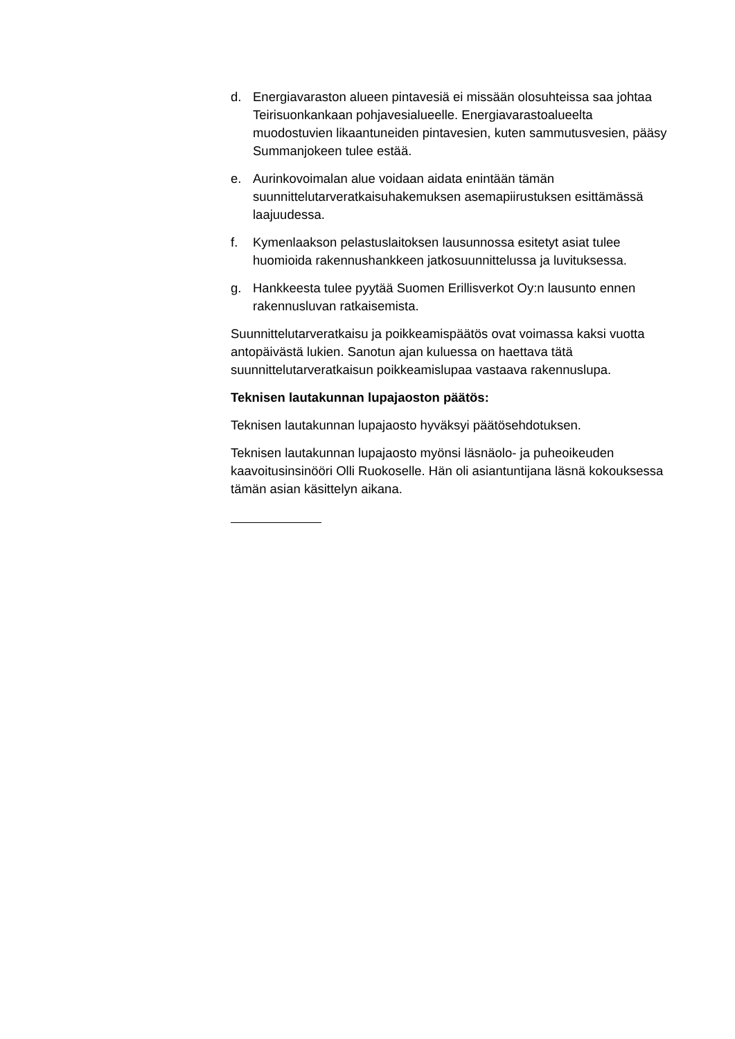d. Energiavaraston alueen pintavesiä ei missään olosuhteissa saa johtaa Teirisuonkankaan pohjavesialueelle. Energiavarastoalueelta muodostuvien likaantuneiden pintavesien, kuten sammutusvesien, pääsy Summanjokeen tulee estää.
e. Aurinkovoimalan alue voidaan aidata enintään tämän suunnittelutarveratkaisuhakemuksen asemapiirustuksen esittämässä laajuudessa.
f. Kymenlaakson pelastuslaitoksen lausunnossa esitetyt asiat tulee huomioida rakennushankkeen jatkosuunnittelussa ja luvituksessa.
g. Hankkeesta tulee pyytää Suomen Erillisverkot Oy:n lausunto ennen rakennusluvan ratkaisemista.
Suunnittelutarveratkaisu ja poikkeamispäätös ovat voimassa kaksi vuotta antopäivästä lukien. Sanotun ajan kuluessa on haettava tätä suunnittelutarveratkaisun poikkeamislupaa vastaava rakennuslupa.
Teknisen lautakunnan lupajaoston päätös:
Teknisen lautakunnan lupajaosto hyväksyi päätösehdotuksen.
Teknisen lautakunnan lupajaosto myönsi läsnäolo- ja puheoikeuden kaavoitusinsinööri Olli Ruokoselle. Hän oli asiantuntijana läsnä kokouksessa tämän asian käsittelyn aikana.